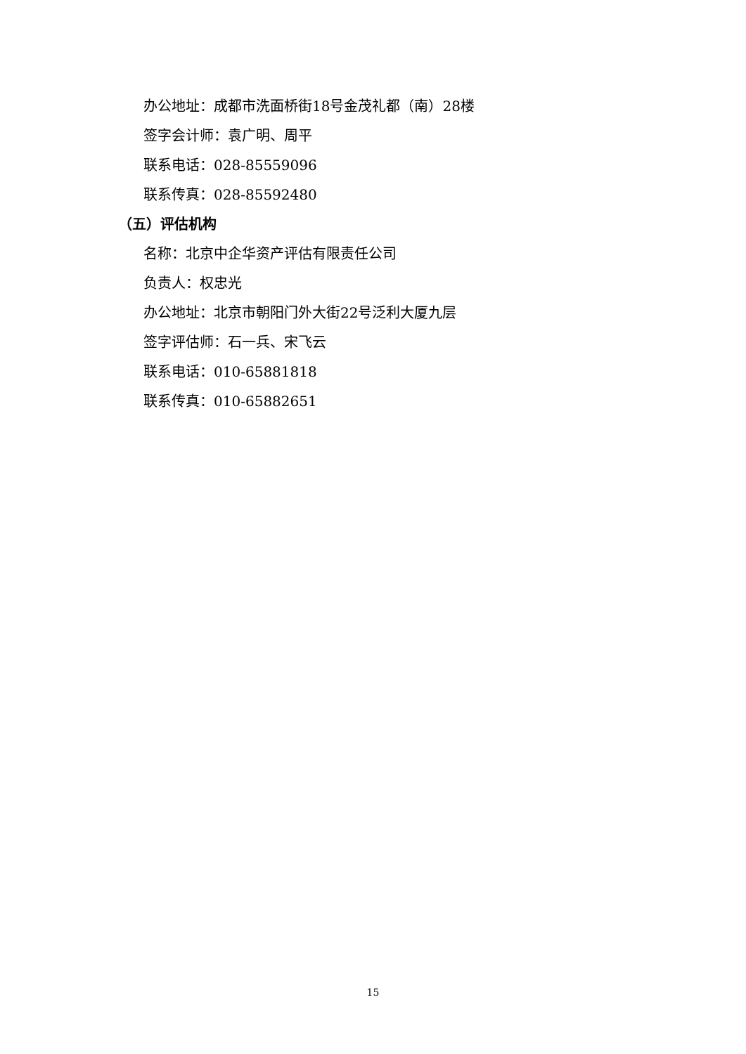办公地址：成都市洗面桥街18号金茂礼都（南）28楼
签字会计师：袁广明、周平
联系电话：028-85559096
联系传真：028-85592480
（五）评估机构
名称：北京中企华资产评估有限责任公司
负责人：权忠光
办公地址：北京市朝阳门外大街22号泛利大厦九层
签字评估师：石一兵、宋飞云
联系电话：010-65881818
联系传真：010-65882651
15